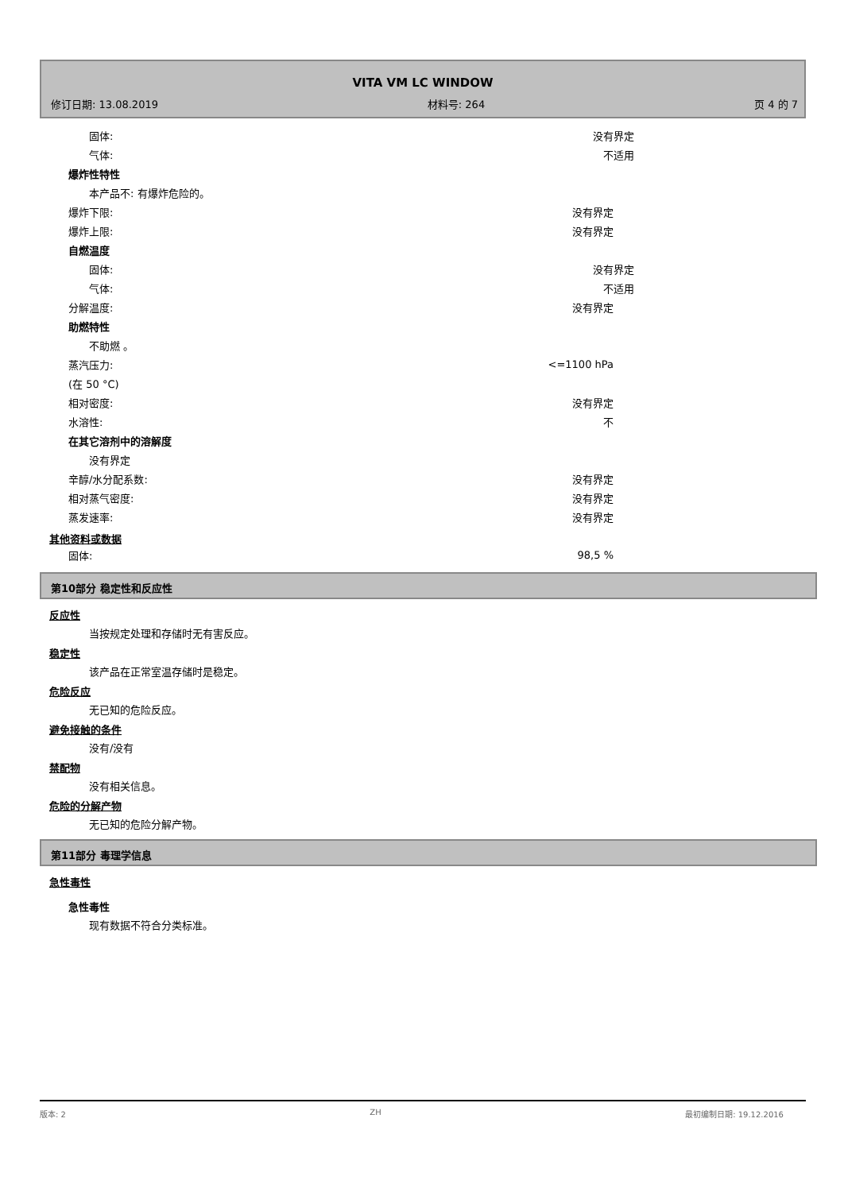VITA VM LC WINDOW
修订日期: 13.08.2019 材料号: 264 页 4 的 7
固体: 没有界定
气体: 不适用
爆炸性特性
本产品不: 有爆炸危险的。
爆炸下限: 没有界定
爆炸上限: 没有界定
自燃温度
固体: 没有界定
气体: 不适用
分解温度: 没有界定
助燃特性
不助燃 。
蒸汽压力: <=1100 hPa
(在 50 °C)
相对密度: 没有界定
水溶性: 不
在其它溶剂中的溶解度
没有界定
辛醇/水分配系数: 没有界定
相对蒸气密度: 没有界定
蒸发速率: 没有界定
其他资料或数据
固体: 98,5 %
第10部分 稳定性和反应性
反应性
当按规定处理和存储时无有害反应。
稳定性
该产品在正常室温存储时是稳定。
危险反应
无已知的危险反应。
避免接触的条件
没有/没有
禁配物
没有相关信息。
危险的分解产物
无已知的危险分解产物。
第11部分 毒理学信息
急性毒性
急性毒性
现有数据不符合分类标准。
版本: 2 ZH 最初编制日期: 19.12.2016